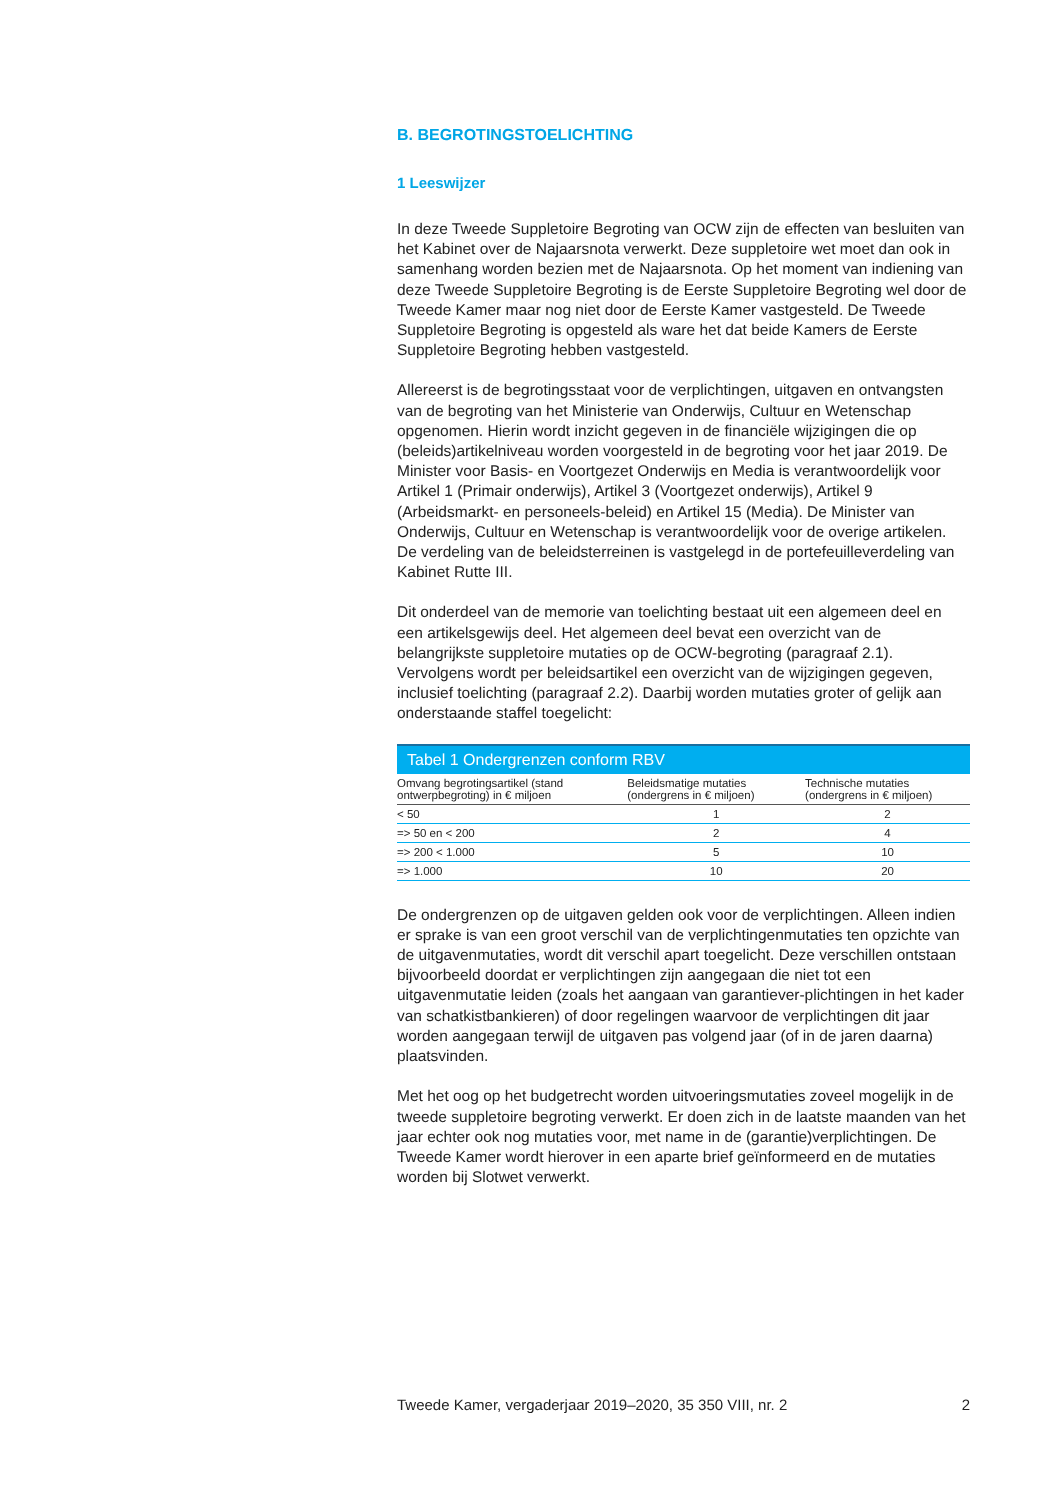B. BEGROTINGSTOELICHTING
1 Leeswijzer
In deze Tweede Suppletoire Begroting van OCW zijn de effecten van besluiten van het Kabinet over de Najaarsnota verwerkt. Deze suppletoire wet moet dan ook in samenhang worden bezien met de Najaarsnota. Op het moment van indiening van deze Tweede Suppletoire Begroting is de Eerste Suppletoire Begroting wel door de Tweede Kamer maar nog niet door de Eerste Kamer vastgesteld. De Tweede Suppletoire Begroting is opgesteld als ware het dat beide Kamers de Eerste Suppletoire Begroting hebben vastgesteld.
Allereerst is de begrotingsstaat voor de verplichtingen, uitgaven en ontvangsten van de begroting van het Ministerie van Onderwijs, Cultuur en Wetenschap opgenomen. Hierin wordt inzicht gegeven in de financiële wijzigingen die op (beleids)artikelniveau worden voorgesteld in de begroting voor het jaar 2019. De Minister voor Basis- en Voortgezet Onderwijs en Media is verantwoordelijk voor Artikel 1 (Primair onderwijs), Artikel 3 (Voortgezet onderwijs), Artikel 9 (Arbeidsmarkt- en personeels-beleid) en Artikel 15 (Media). De Minister van Onderwijs, Cultuur en Wetenschap is verantwoordelijk voor de overige artikelen. De verdeling van de beleidsterreinen is vastgelegd in de portefeuilleverdeling van Kabinet Rutte III.
Dit onderdeel van de memorie van toelichting bestaat uit een algemeen deel en een artikelsgewijs deel. Het algemeen deel bevat een overzicht van de belangrijkste suppletoire mutaties op de OCW-begroting (paragraaf 2.1). Vervolgens wordt per beleidsartikel een overzicht van de wijzigingen gegeven, inclusief toelichting (paragraaf 2.2). Daarbij worden mutaties groter of gelijk aan onderstaande staffel toegelicht:
Tabel 1 Ondergrenzen conform RBV
| Omvang begrotingsartikel (stand ontwerpbegroting) in € miljoen | Beleidsmatige mutaties (ondergrens in € miljoen) | Technische mutaties (ondergrens in € miljoen) |
| --- | --- | --- |
| < 50 | 1 | 2 |
| => 50 en < 200 | 2 | 4 |
| => 200 < 1.000 | 5 | 10 |
| => 1.000 | 10 | 20 |
De ondergrenzen op de uitgaven gelden ook voor de verplichtingen. Alleen indien er sprake is van een groot verschil van de verplichtingenmutaties ten opzichte van de uitgavenmutaties, wordt dit verschil apart toegelicht. Deze verschillen ontstaan bijvoorbeeld doordat er verplichtingen zijn aangegaan die niet tot een uitgavenmutatie leiden (zoals het aangaan van garantiever-plichtingen in het kader van schatkistbankieren) of door regelingen waarvoor de verplichtingen dit jaar worden aangegaan terwijl de uitgaven pas volgend jaar (of in de jaren daarna) plaatsvinden.
Met het oog op het budgetrecht worden uitvoeringsmutaties zoveel mogelijk in de tweede suppletoire begroting verwerkt. Er doen zich in de laatste maanden van het jaar echter ook nog mutaties voor, met name in de (garantie)verplichtingen. De Tweede Kamer wordt hierover in een aparte brief geïnformeerd en de mutaties worden bij Slotwet verwerkt.
Tweede Kamer, vergaderjaar 2019–2020, 35 350 VIII, nr. 2 2